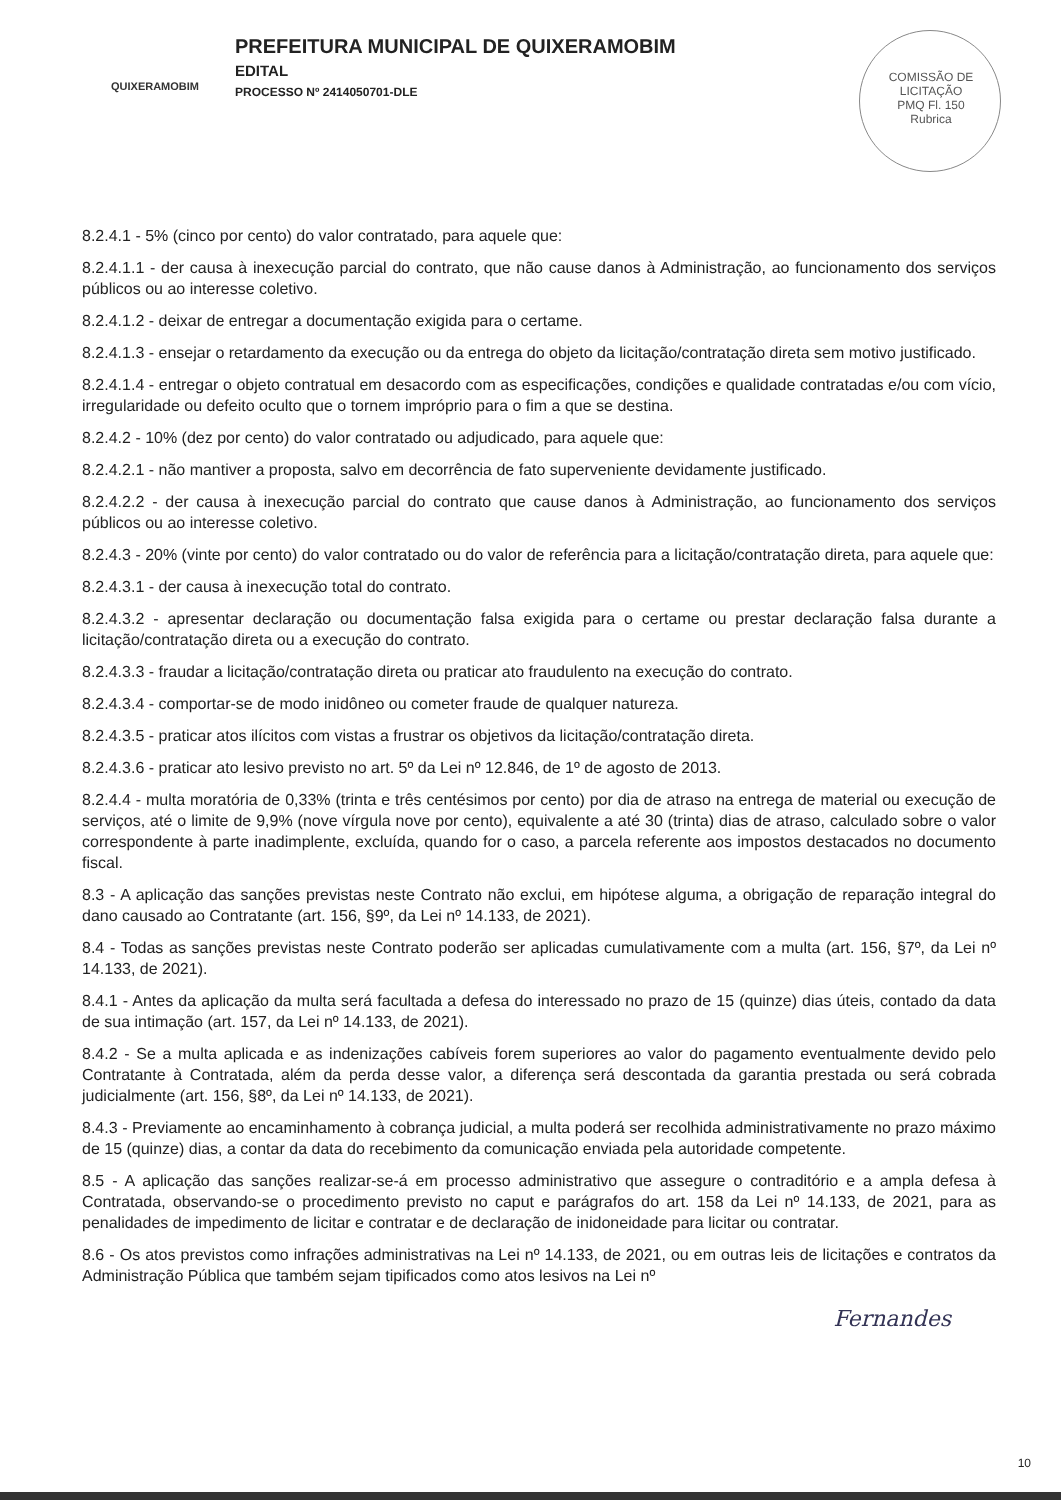QUIXERAMOBIM
PREFEITURA MUNICIPAL DE QUIXERAMOBIM
EDITAL
PROCESSO Nº 2414050701-DLE
COMISSÃO DE LICITAÇÃO
PMQ Fl. 150
Rubrica
8.2.4.1 - 5% (cinco por cento) do valor contratado, para aquele que:
8.2.4.1.1 - der causa à inexecução parcial do contrato, que não cause danos à Administração, ao funcionamento dos serviços públicos ou ao interesse coletivo.
8.2.4.1.2 - deixar de entregar a documentação exigida para o certame.
8.2.4.1.3 - ensejar o retardamento da execução ou da entrega do objeto da licitação/contratação direta sem motivo justificado.
8.2.4.1.4 - entregar o objeto contratual em desacordo com as especificações, condições e qualidade contratadas e/ou com vício, irregularidade ou defeito oculto que o tornem impróprio para o fim a que se destina.
8.2.4.2 - 10% (dez por cento) do valor contratado ou adjudicado, para aquele que:
8.2.4.2.1 - não mantiver a proposta, salvo em decorrência de fato superveniente devidamente justificado.
8.2.4.2.2 - der causa à inexecução parcial do contrato que cause danos à Administração, ao funcionamento dos serviços públicos ou ao interesse coletivo.
8.2.4.3 - 20% (vinte por cento) do valor contratado ou do valor de referência para a licitação/contratação direta, para aquele que:
8.2.4.3.1 - der causa à inexecução total do contrato.
8.2.4.3.2 - apresentar declaração ou documentação falsa exigida para o certame ou prestar declaração falsa durante a licitação/contratação direta ou a execução do contrato.
8.2.4.3.3 - fraudar a licitação/contratação direta ou praticar ato fraudulento na execução do contrato.
8.2.4.3.4 - comportar-se de modo inidôneo ou cometer fraude de qualquer natureza.
8.2.4.3.5 - praticar atos ilícitos com vistas a frustrar os objetivos da licitação/contratação direta.
8.2.4.3.6 - praticar ato lesivo previsto no art. 5º da Lei nº 12.846, de 1º de agosto de 2013.
8.2.4.4 - multa moratória de 0,33% (trinta e três centésimos por cento) por dia de atraso na entrega de material ou execução de serviços, até o limite de 9,9% (nove vírgula nove por cento), equivalente a até 30 (trinta) dias de atraso, calculado sobre o valor correspondente à parte inadimplente, excluída, quando for o caso, a parcela referente aos impostos destacados no documento fiscal.
8.3 - A aplicação das sanções previstas neste Contrato não exclui, em hipótese alguma, a obrigação de reparação integral do dano causado ao Contratante (art. 156, §9º, da Lei nº 14.133, de 2021).
8.4 - Todas as sanções previstas neste Contrato poderão ser aplicadas cumulativamente com a multa (art. 156, §7º, da Lei nº 14.133, de 2021).
8.4.1 - Antes da aplicação da multa será facultada a defesa do interessado no prazo de 15 (quinze) dias úteis, contado da data de sua intimação (art. 157, da Lei nº 14.133, de 2021).
8.4.2 - Se a multa aplicada e as indenizações cabíveis forem superiores ao valor do pagamento eventualmente devido pelo Contratante à Contratada, além da perda desse valor, a diferença será descontada da garantia prestada ou será cobrada judicialmente (art. 156, §8º, da Lei nº 14.133, de 2021).
8.4.3 - Previamente ao encaminhamento à cobrança judicial, a multa poderá ser recolhida administrativamente no prazo máximo de 15 (quinze) dias, a contar da data do recebimento da comunicação enviada pela autoridade competente.
8.5 - A aplicação das sanções realizar-se-á em processo administrativo que assegure o contraditório e a ampla defesa à Contratada, observando-se o procedimento previsto no caput e parágrafos do art. 158 da Lei nº 14.133, de 2021, para as penalidades de impedimento de licitar e contratar e de declaração de inidoneidade para licitar ou contratar.
8.6 - Os atos previstos como infrações administrativas na Lei nº 14.133, de 2021, ou em outras leis de licitações e contratos da Administração Pública que também sejam tipificados como atos lesivos na Lei nº
Fernandes
10